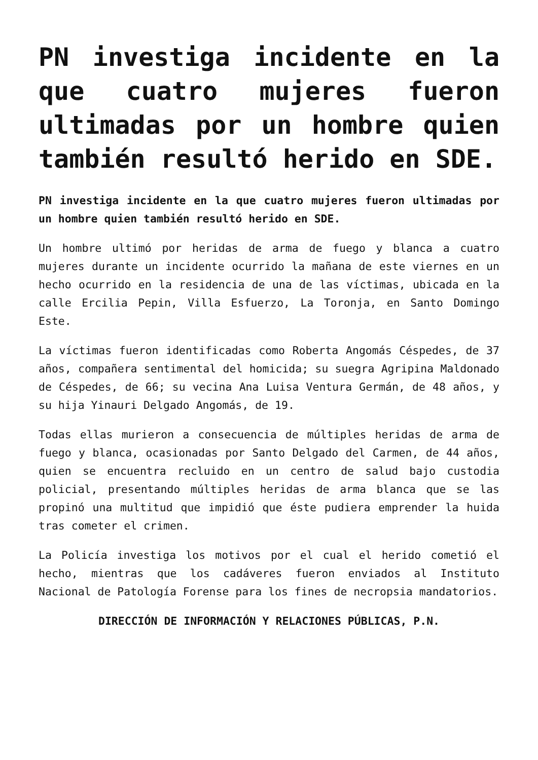PN investiga incidente en la que cuatro mujeres fueron ultimadas por un hombre quien también resultó herido en SDE.
PN investiga incidente en la que cuatro mujeres fueron ultimadas por un hombre quien también resultó herido en SDE.
Un hombre ultimó por heridas de arma de fuego y blanca a cuatro mujeres durante un incidente ocurrido la mañana de este viernes en un hecho ocurrido en la residencia de una de las víctimas, ubicada en la calle Ercilia Pepin, Villa Esfuerzo, La Toronja, en Santo Domingo Este.
La víctimas fueron identificadas como Roberta Angomás Céspedes, de 37 años, compañera sentimental del homicida; su suegra Agripina Maldonado de Céspedes, de 66; su vecina Ana Luisa Ventura Germán, de 48 años, y su hija Yinauri Delgado Angomás, de 19.
Todas ellas murieron a consecuencia de múltiples heridas de arma de fuego y blanca, ocasionadas por Santo Delgado del Carmen, de 44 años, quien se encuentra recluido en un centro de salud bajo custodia policial, presentando múltiples heridas de arma blanca que se las propinó una multitud que impidió que éste pudiera emprender la huida tras cometer el crimen.
La Policía investiga los motivos por el cual el herido cometió el hecho, mientras que los cadáveres fueron enviados al Instituto Nacional de Patología Forense para los fines de necropsia mandatorios.
DIRECCIÓN DE INFORMACIÓN Y RELACIONES PÚBLICAS, P.N.